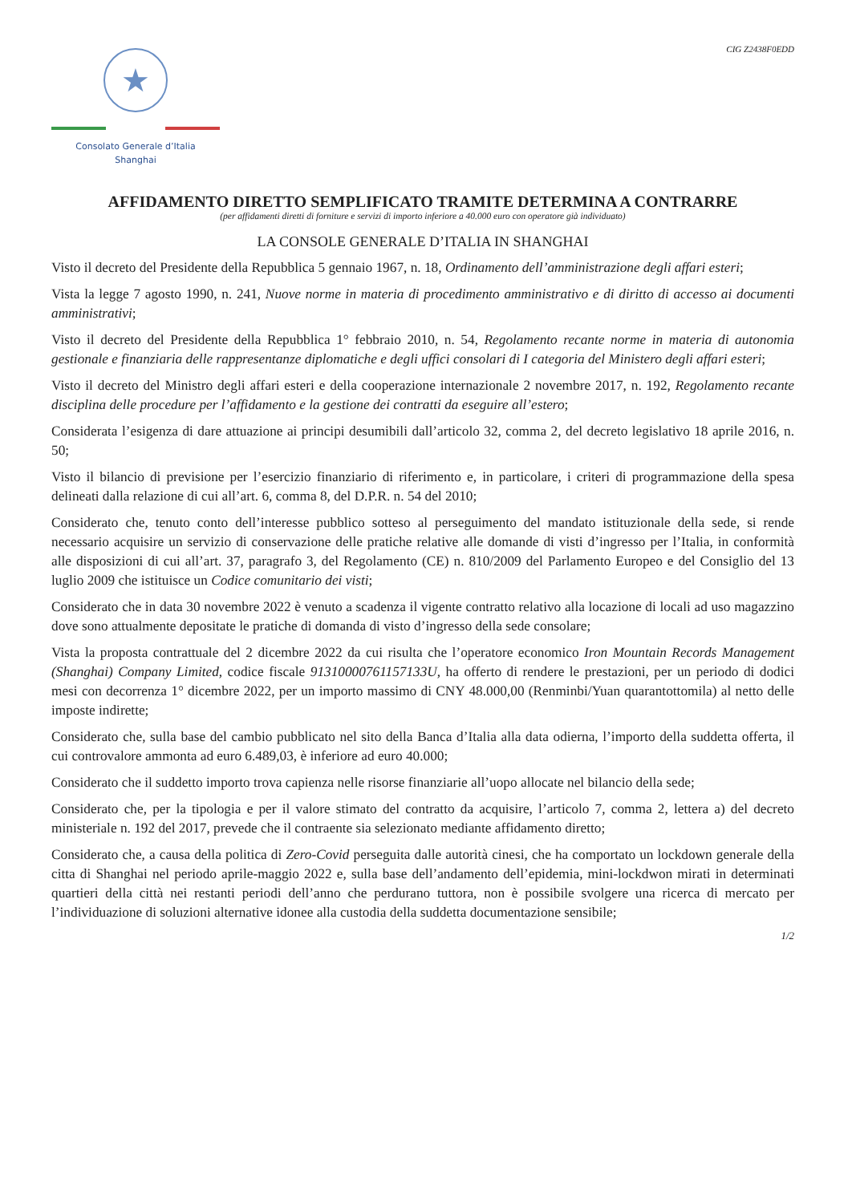★
Consolato Generale d’Italia
Shanghai
CIG Z2438F0EDD
AFFIDAMENTO DIRETTO SEMPLIFICATO TRAMITE DETERMINA A CONTRARRE
(per affidamenti diretti di forniture e servizi di importo inferiore a 40.000 euro con operatore già individuato)
LA CONSOLE GENERALE D’ITALIA IN SHANGHAI
Visto il decreto del Presidente della Repubblica 5 gennaio 1967, n. 18, Ordinamento dell’amministrazione degli affari esteri;
Vista la legge 7 agosto 1990, n. 241, Nuove norme in materia di procedimento amministrativo e di diritto di accesso ai documenti amministrativi;
Visto il decreto del Presidente della Repubblica 1° febbraio 2010, n. 54, Regolamento recante norme in materia di autonomia gestionale e finanziaria delle rappresentanze diplomatiche e degli uffici consolari di I categoria del Ministero degli affari esteri;
Visto il decreto del Ministro degli affari esteri e della cooperazione internazionale 2 novembre 2017, n. 192, Regolamento recante disciplina delle procedure per l’affidamento e la gestione dei contratti da eseguire all’estero;
Considerata l’esigenza di dare attuazione ai principi desumibili dall’articolo 32, comma 2, del decreto legislativo 18 aprile 2016, n. 50;
Visto il bilancio di previsione per l’esercizio finanziario di riferimento e, in particolare, i criteri di programmazione della spesa delineati dalla relazione di cui all’art. 6, comma 8, del D.P.R. n. 54 del 2010;
Considerato che, tenuto conto dell’interesse pubblico sotteso al perseguimento del mandato istituzionale della sede, si rende necessario acquisire un servizio di conservazione delle pratiche relative alle domande di visti d’ingresso per l’Italia, in conformità alle disposizioni di cui all’art. 37, paragrafo 3, del Regolamento (CE) n. 810/2009 del Parlamento Europeo e del Consiglio del 13 luglio 2009 che istituisce un Codice comunitario dei visti;
Considerato che in data 30 novembre 2022 è venuto a scadenza il vigente contratto relativo alla locazione di locali ad uso magazzino dove sono attualmente depositate le pratiche di domanda di visto d’ingresso della sede consolare;
Vista la proposta contrattuale del 2 dicembre 2022 da cui risulta che l’operatore economico Iron Mountain Records Management (Shanghai) Company Limited, codice fiscale 91310000761157133U, ha offerto di rendere le prestazioni, per un periodo di dodici mesi con decorrenza 1° dicembre 2022, per un importo massimo di CNY 48.000,00 (Renminbi/Yuan quarantottomila) al netto delle imposte indirette;
Considerato che, sulla base del cambio pubblicato nel sito della Banca d’Italia alla data odierna, l’importo della suddetta offerta, il cui controvalore ammonta ad euro 6.489,03, è inferiore ad euro 40.000;
Considerato che il suddetto importo trova capienza nelle risorse finanziarie all’uopo allocate nel bilancio della sede;
Considerato che, per la tipologia e per il valore stimato del contratto da acquisire, l’articolo 7, comma 2, lettera a) del decreto ministeriale n. 192 del 2017, prevede che il contraente sia selezionato mediante affidamento diretto;
Considerato che, a causa della politica di Zero-Covid perseguita dalle autorità cinesi, che ha comportato un lockdown generale della citta di Shanghai nel periodo aprile-maggio 2022 e, sulla base dell’andamento dell’epidemia, mini-lockdwon mirati in determinati quartieri della città nei restanti periodi dell’anno che perdurano tuttora, non è possibile svolgere una ricerca di mercato per l’individuazione di soluzioni alternative idonee alla custodia della suddetta documentazione sensibile;
1/2